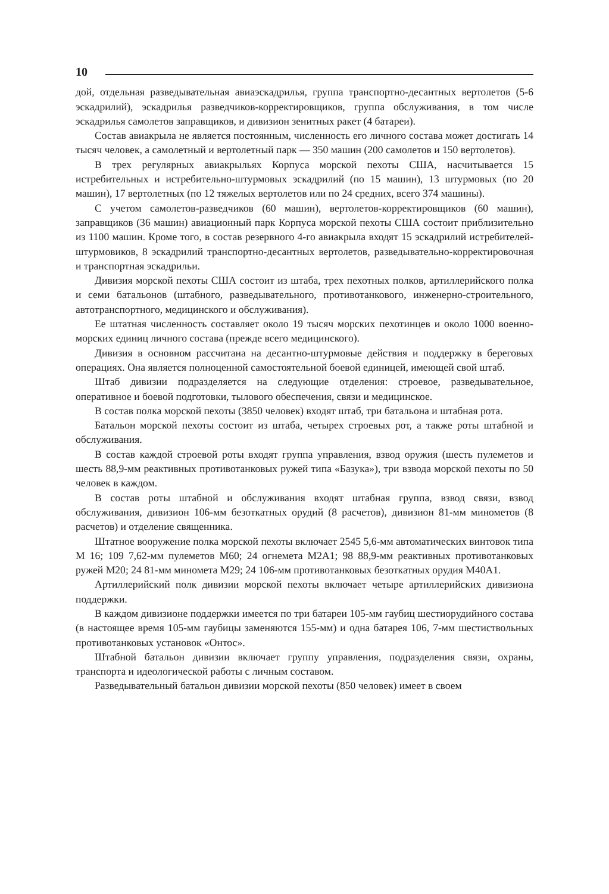10
дой, отдельная разведывательная авиаэскадрилья, группа транспортно-десантных вертолетов (5-6 эскадрилий), эскадрилья разведчиков-корректировщиков, группа обслуживания, в том числе эскадрилья самолетов заправщиков, и дивизион зенитных ракет (4 батареи).
Состав авиакрыла не является постоянным, численность его личного состава может достигать 14 тысяч человек, а самолетный и вертолетный парк — 350 машин (200 самолетов и 150 вертолетов).
В трех регулярных авиакрыльях Корпуса морской пехоты США, насчитывается 15 истребительных и истребительно-штурмовых эскадрилий (по 15 машин), 13 штурмовых (по 20 машин), 17 вертолетных (по 12 тяжелых вертолетов или по 24 средних, всего 374 машины).
С учетом самолетов-разведчиков (60 машин), вертолетов-корректировщиков (60 машин), заправщиков (36 машин) авиационный парк Корпуса морской пехоты США состоит приблизительно из 1100 машин. Кроме того, в состав резервного 4-го авиакрыла входят 15 эскадрилий истребителей-штурмовиков, 8 эскадрилий транспортно-десантных вертолетов, разведывательно-корректировочная и транспортная эскадрильи.
Дивизия морской пехоты США состоит из штаба, трех пехотных полков, артиллерийского полка и семи батальонов (штабного, разведывательного, противотанкового, инженерно-строительного, автотранспортного, медицинского и обслуживания).
Ее штатная численность составляет около 19 тысяч морских пехотинцев и около 1000 военно-морских единиц личного состава (прежде всего медицинского).
Дивизия в основном рассчитана на десантно-штурмовые действия и поддержку в береговых операциях. Она является полноценной самостоятельной боевой единицей, имеющей свой штаб.
Штаб дивизии подразделяется на следующие отделения: строевое, разведывательное, оперативное и боевой подготовки, тылового обеспечения, связи и медицинское.
В состав полка морской пехоты (3850 человек) входят штаб, три батальона и штабная рота.
Батальон морской пехоты состоит из штаба, четырех строевых рот, а также роты штабной и обслуживания.
В состав каждой строевой роты входят группа управления, взвод оружия (шесть пулеметов и шесть 88,9-мм реактивных противотанковых ружей типа «Базука»), три взвода морской пехоты по 50 человек в каждом.
В состав роты штабной и обслуживания входят штабная группа, взвод связи, взвод обслуживания, дивизион 106-мм безоткатных орудий (8 расчетов), дивизион 81-мм минометов (8 расчетов) и отделение священника.
Штатное вооружение полка морской пехоты включает 2545 5,6-мм автоматических винтовок типа М 16; 109 7,62-мм пулеметов М60; 24 огнемета М2А1; 98 88,9-мм реактивных противотанковых ружей М20; 24 81-мм миномета М29; 24 106-мм противотанковых безоткатных орудия М40А1.
Артиллерийский полк дивизии морской пехоты включает четыре артиллерийских дивизиона поддержки.
В каждом дивизионе поддержки имеется по три батареи 105-мм гаубиц шестиорудийного состава (в настоящее время 105-мм гаубицы заменяются 155-мм) и одна батарея 106, 7-мм шестиствольных противотанковых установок «Онтос».
Штабной батальон дивизии включает группу управления, подразделения связи, охраны, транспорта и идеологической работы с личным составом.
Разведывательный батальон дивизии морской пехоты (850 человек) имеет в своем